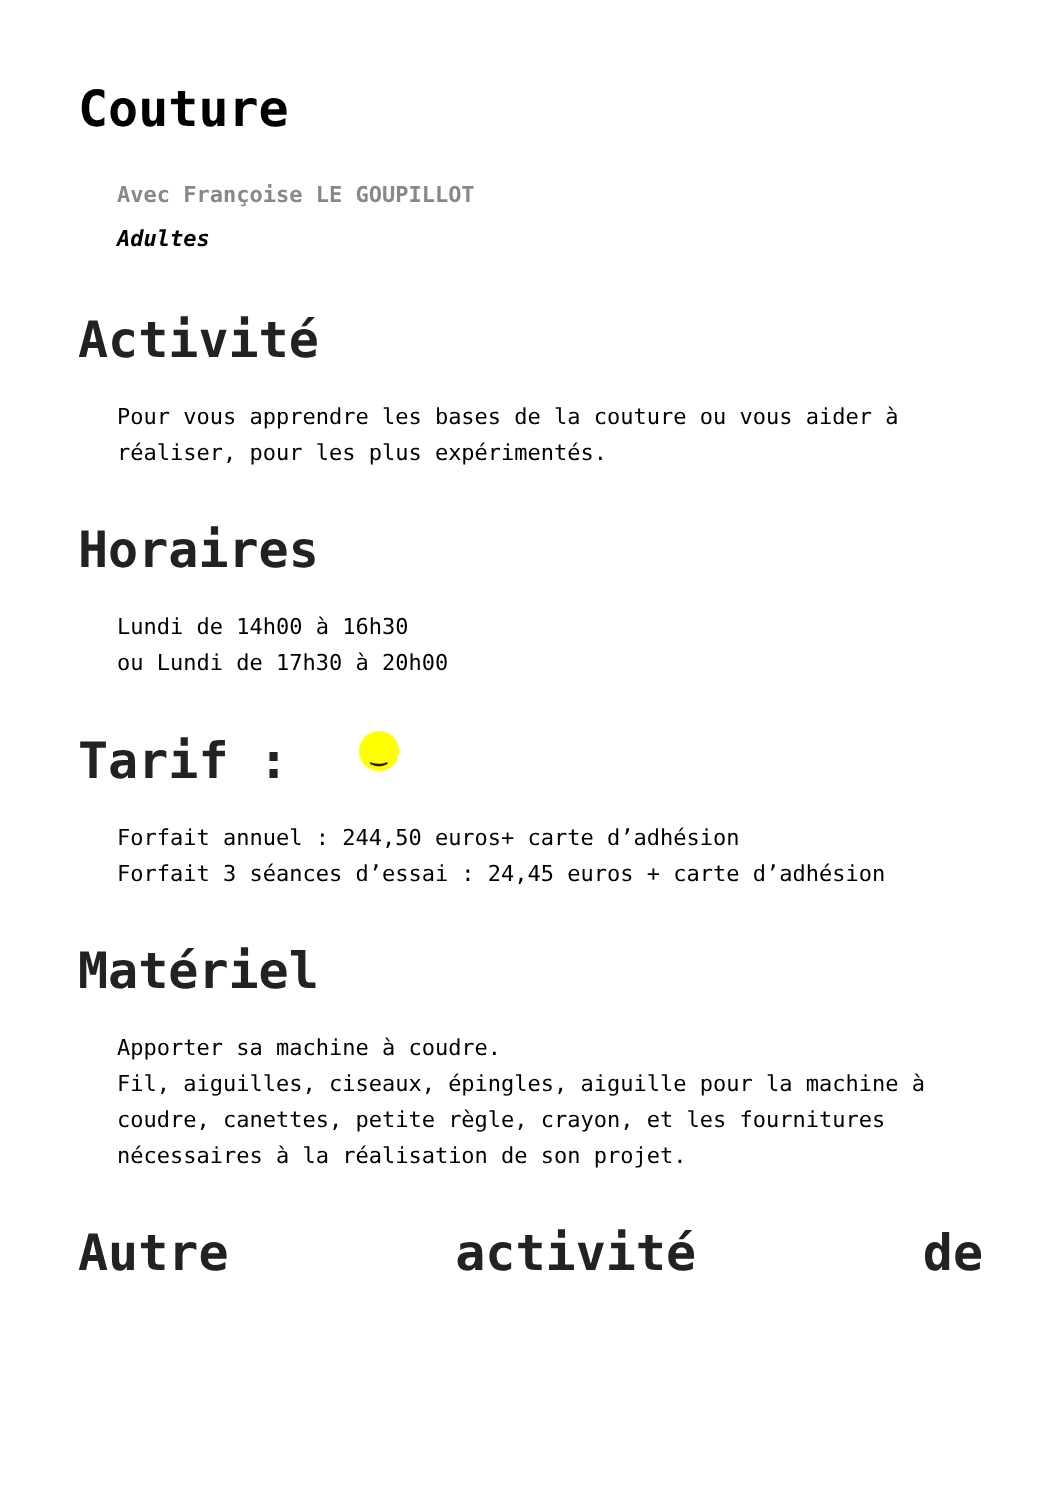Couture
Avec Françoise LE GOUPILLOT
Adultes
Activité
Pour vous apprendre les bases de la couture ou vous aider à réaliser, pour les plus expérimentés.
Horaires
Lundi de 14h00 à 16h30
ou Lundi de 17h30 à 20h00
Tarif : ‿
Forfait annuel : 244,50 euros+ carte d’adhésion
Forfait 3 séances d’essai : 24,45 euros + carte d’adhésion
Matériel
Apporter sa machine à coudre.
Fil, aiguilles, ciseaux, épingles, aiguille pour la machine à coudre, canettes, petite règle, crayon, et les fournitures nécessaires à la réalisation de son projet.
Autre activité de